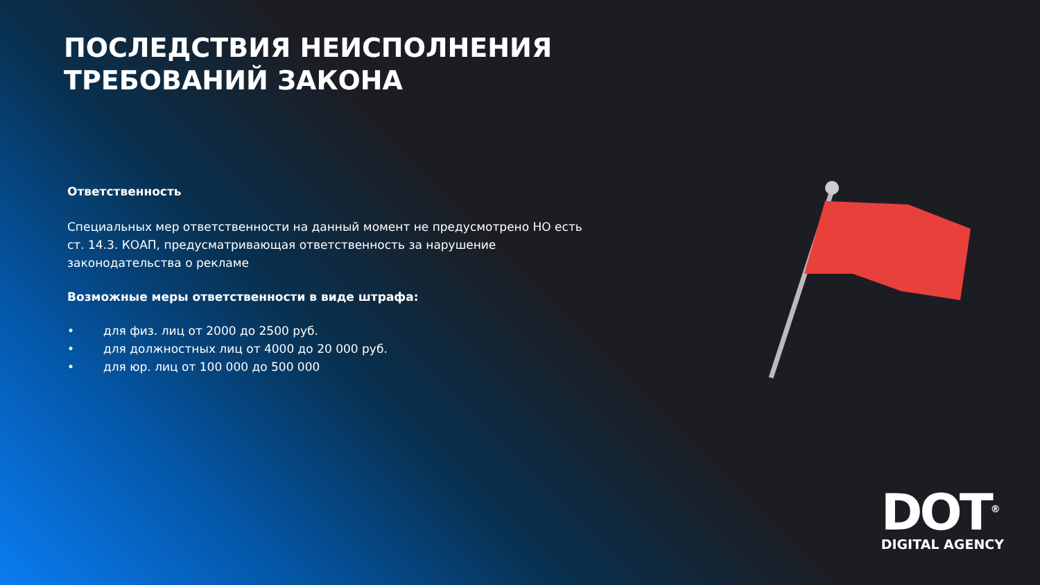ПОСЛЕДСТВИЯ НЕИСПОЛНЕНИЯ ТРЕБОВАНИЙ ЗАКОНА
Ответственность
Специальных мер ответственности на данный момент не предусмотрено НО есть ст. 14.3. КОАП, предусматривающая ответственность за нарушение законодательства о рекламе
Возможные меры ответственности в виде штрафа:
• для физ. лиц от 2000 до 2500 руб.
• для должностных лиц от 4000 до 20 000 руб.
• для юр. лиц от 100 000 до 500 000
DOT<sup>®</sup>
DIGITAL AGENCY